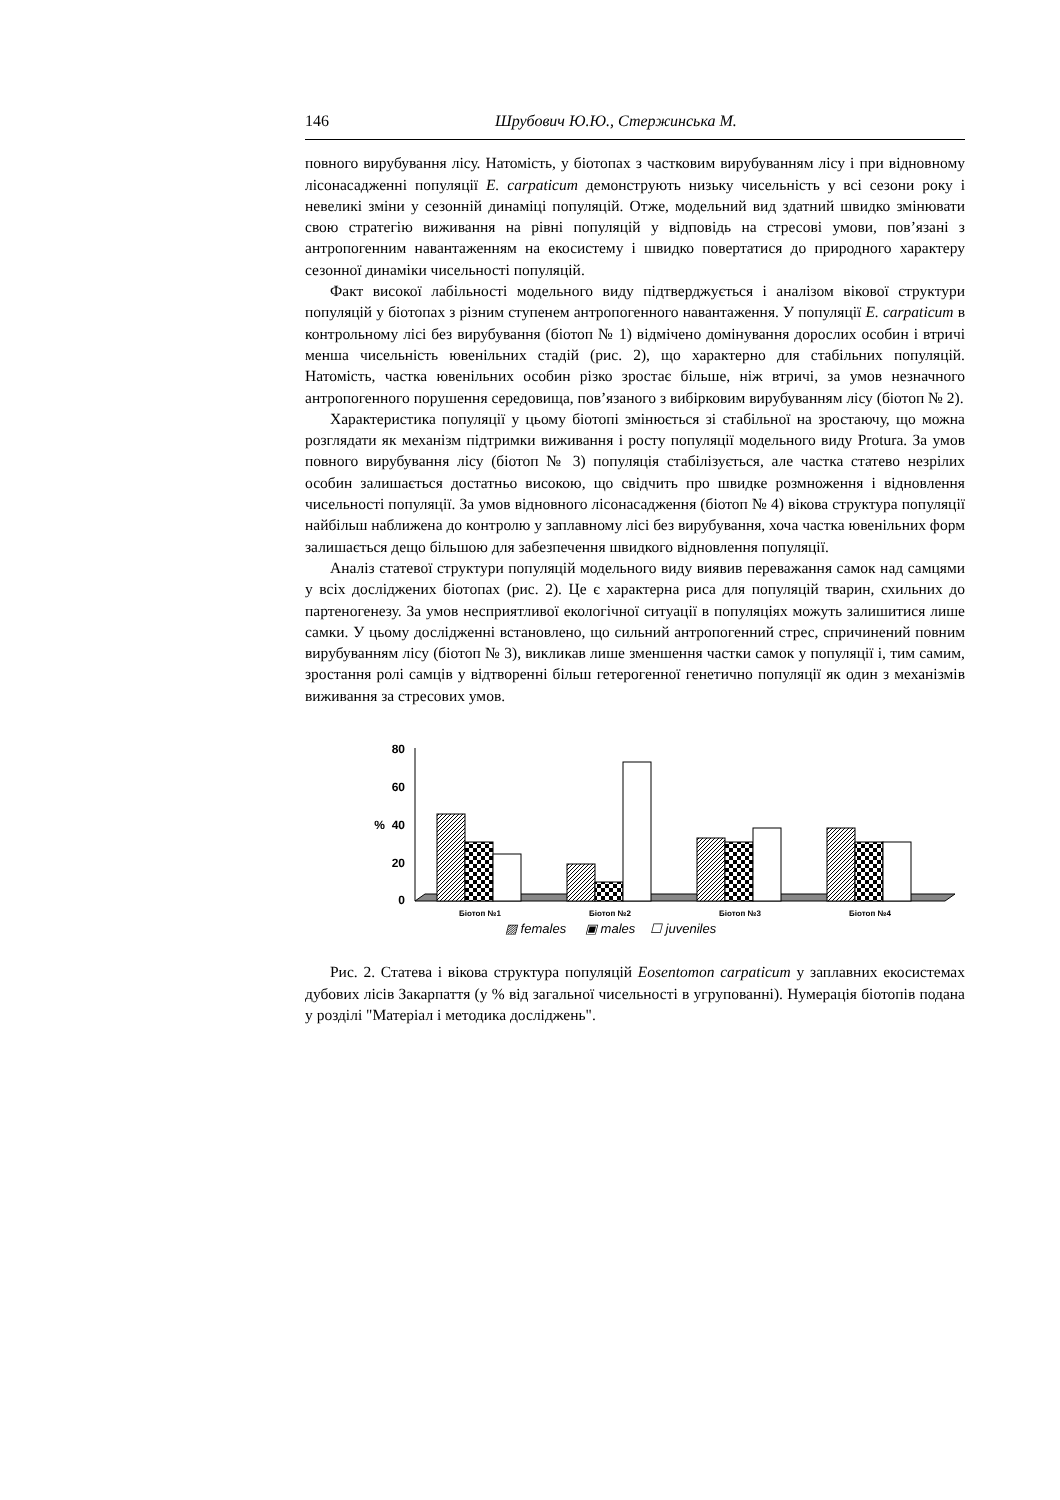146 Шрубович Ю.Ю., Стержинська М.
повного вирубування лісу. Натомість, у біотопах з частковим вирубуванням лісу і при відновному лісонасадженні популяції E. carpaticum демонструють низьку чисельність у всі сезони року і невеликі зміни у сезонній динаміці популяцій. Отже, модельний вид здатний швидко змінювати свою стратегію виживання на рівні популяцій у відповідь на стресові умови, пов’язані з антропогенним навантаженням на екосистему і швидко повертатися до природного характеру сезонної динаміки чисельності популяцій.
Факт високої лабільності модельного виду підтверджується і аналізом вікової структури популяцій у біотопах з різним ступенем антропогенного навантаження. У популяції E. carpaticum в контрольному лісі без вирубування (біотоп № 1) відмічено домінування дорослих особин і втричі менша чисельність ювенільних стадій (рис. 2), що характерно для стабільних популяцій. Натомість, частка ювенільних особин різко зростає більше, ніж втричі, за умов незначного антропогенного порушення середовища, пов’язаного з вибірковим вирубуванням лісу (біотоп № 2).
Характеристика популяції у цьому біотопі змінюється зі стабільної на зростаючу, що можна розглядати як механізм підтримки виживання і росту популяції модельного виду Protura. За умов повного вирубування лісу (біотоп № 3) популяція стабілізується, але частка статево незрілих особин залишається достатньо високою, що свідчить про швидке розмноження і відновлення чисельності популяції. За умов відновного лісонасадження (біотоп № 4) вікова структура популяції найбільш наближена до контролю у заплавному лісі без вирубування, хоча частка ювенільних форм залишається дещо більшою для забезпечення швидкого відновлення популяції.
Аналіз статевої структури популяцій модельного виду виявив переважання самок над самцями у всіх досліджених біотопах (рис. 2). Це є характерна риса для популяцій тварин, схильних до партеногенезу. За умов несприятливої екологічної ситуації в популяціях можуть залишитися лише самки. У цьому дослідженні встановлено, що сильний антропогенний стрес, спричинений повним вирубуванням лісу (біотоп № 3), викликав лише зменшення частки самок у популяції і, тим самим, зростання ролі самців у відтворенні більш гетерогенної генетично популяції як один з механізмів виживання за стресових умов.
80
60
40
20
0
%
Біотоп №1
Біотоп №2
Біотоп №3
Біотоп №4
▨ females
▣ males
☐ juveniles
Рис. 2. Статева і вікова структура популяцій Eosentomon carpaticum у заплавних екосистемах дубових лісів Закарпаття (у % від загальної чисельності в угрупованні). Нумерація біотопів подана у розділі "Матеріал і методика досліджень".